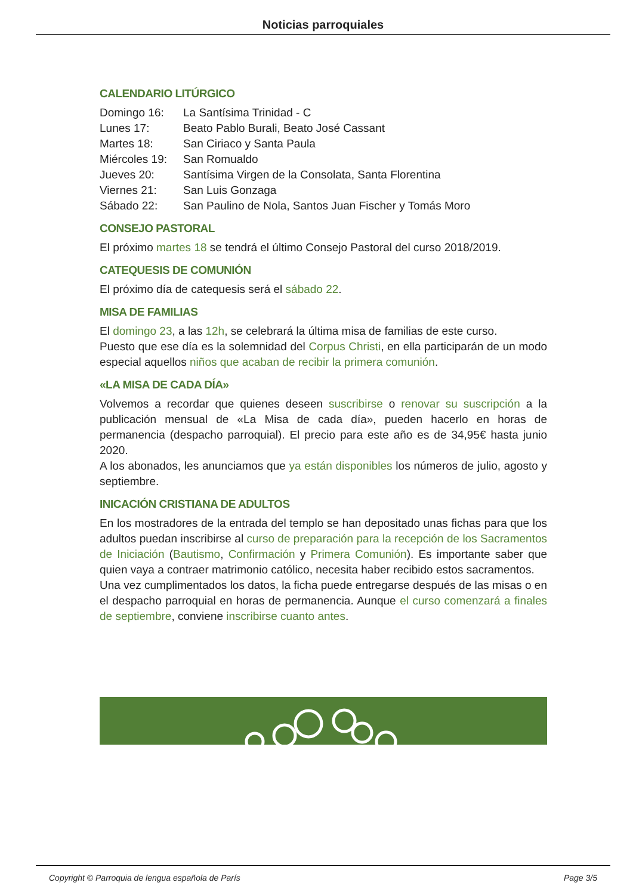Noticias parroquiales
CALENDARIO LITÚRGICO
| Domingo 16: | La Santísima Trinidad - C |
| Lunes 17: | Beato Pablo Burali, Beato José Cassant |
| Martes 18: | San Ciriaco y Santa Paula |
| Miércoles 19: | San Romualdo |
| Jueves 20: | Santísima Virgen de la Consolata, Santa Florentina |
| Viernes 21: | San Luis Gonzaga |
| Sábado 22: | San Paulino de Nola, Santos Juan Fischer y Tomás Moro |
CONSEJO PASTORAL
El próximo martes 18 se tendrá el último Consejo Pastoral del curso 2018/2019.
CATEQUESIS DE COMUNIÓN
El próximo día de catequesis será el sábado 22.
MISA DE FAMILIAS
El domingo 23, a las 12h, se celebrará la última misa de familias de este curso.
Puesto que ese día es la solemnidad del Corpus Christi, en ella participarán de un modo especial aquellos niños que acaban de recibir la primera comunión.
«LA MISA DE CADA DÍA»
Volvemos a recordar que quienes deseen suscribirse o renovar su suscripción a la publicación mensual de «La Misa de cada día», pueden hacerlo en horas de permanencia (despacho parroquial). El precio para este año es de 34,95€ hasta junio 2020.
A los abonados, les anunciamos que ya están disponibles los números de julio, agosto y septiembre.
INICACIÓN CRISTIANA DE ADULTOS
En los mostradores de la entrada del templo se han depositado unas fichas para que los adultos puedan inscribirse al curso de preparación para la recepción de los Sacramentos de Iniciación (Bautismo, Confirmación y Primera Comunión). Es importante saber que quien vaya a contraer matrimonio católico, necesita haber recibido estos sacramentos.
Una vez cumplimentados los datos, la ficha puede entregarse después de las misas o en el despacho parroquial en horas de permanencia. Aunque el curso comenzará a finales de septiembre, conviene inscribirse cuanto antes.
Copyright © Parroquia de lengua española de París Page 3/5